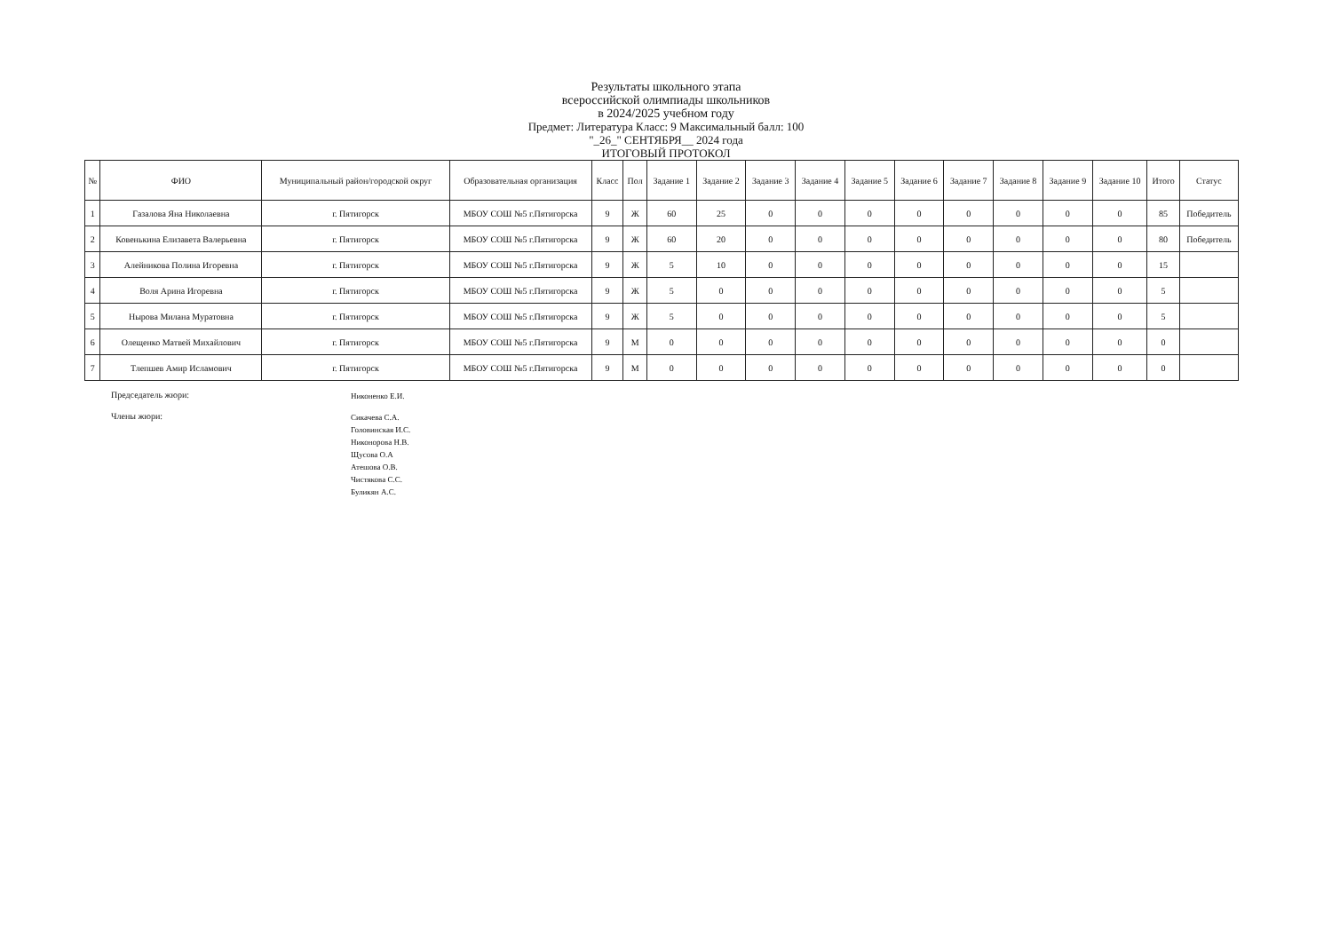Результаты школьного этапа
всероссийской олимпиады школьников
в 2024/2025 учебном году
Предмет: Литература Класс: 9 Максимальный балл: 100
"_26_" СЕНТЯБРЯ__ 2024 года
ИТОГОВЫЙ ПРОТОКОЛ
| № | ФИО | Муниципальный район/городской округ | Образовательная организация | Класс | Пол | Задание 1 | Задание 2 | Задание 3 | Задание 4 | Задание 5 | Задание 6 | Задание 7 | Задание 8 | Задание 9 | Задание 10 | Итого | Статус |
| --- | --- | --- | --- | --- | --- | --- | --- | --- | --- | --- | --- | --- | --- | --- | --- | --- | --- |
| 1 | Газалова Яна Николаевна | г. Пятигорск | МБОУ СОШ №5 г.Пятигорска | 9 | Ж | 60 | 25 | 0 | 0 | 0 | 0 | 0 | 0 | 0 | 0 | 85 | Победитель |
| 2 | Ковенькина Елизавета Валерьевна | г. Пятигорск | МБОУ СОШ №5 г.Пятигорска | 9 | Ж | 60 | 20 | 0 | 0 | 0 | 0 | 0 | 0 | 0 | 0 | 80 | Победитель |
| 3 | Алейникова Полина Игоревна | г. Пятигорск | МБОУ СОШ №5 г.Пятигорска | 9 | Ж | 5 | 10 | 0 | 0 | 0 | 0 | 0 | 0 | 0 | 0 | 15 | |
| 4 | Воля Арина Игоревна | г. Пятигорск | МБОУ СОШ №5 г.Пятигорска | 9 | Ж | 5 | 0 | 0 | 0 | 0 | 0 | 0 | 0 | 0 | 0 | 5 | |
| 5 | Нырова Милана Муратовна | г. Пятигорск | МБОУ СОШ №5 г.Пятигорска | 9 | Ж | 5 | 0 | 0 | 0 | 0 | 0 | 0 | 0 | 0 | 0 | 5 | |
| 6 | Олещенко Матвей Михайлович | г. Пятигорск | МБОУ СОШ №5 г.Пятигорска | 9 | М | 0 | 0 | 0 | 0 | 0 | 0 | 0 | 0 | 0 | 0 | 0 | |
| 7 | Тлепшев Амир Исламович | г. Пятигорск | МБОУ СОШ №5 г.Пятигорска | 9 | М | 0 | 0 | 0 | 0 | 0 | 0 | 0 | 0 | 0 | 0 | 0 | |
Председатель жюри:
Никоненко Е.И.
Члены жюри:
Сикачева С.А.
Головинская И.С.
Никонорова Н.В.
Щусова О.А
Атешова О.В.
Чистякова С.С.
Буликян А.С.